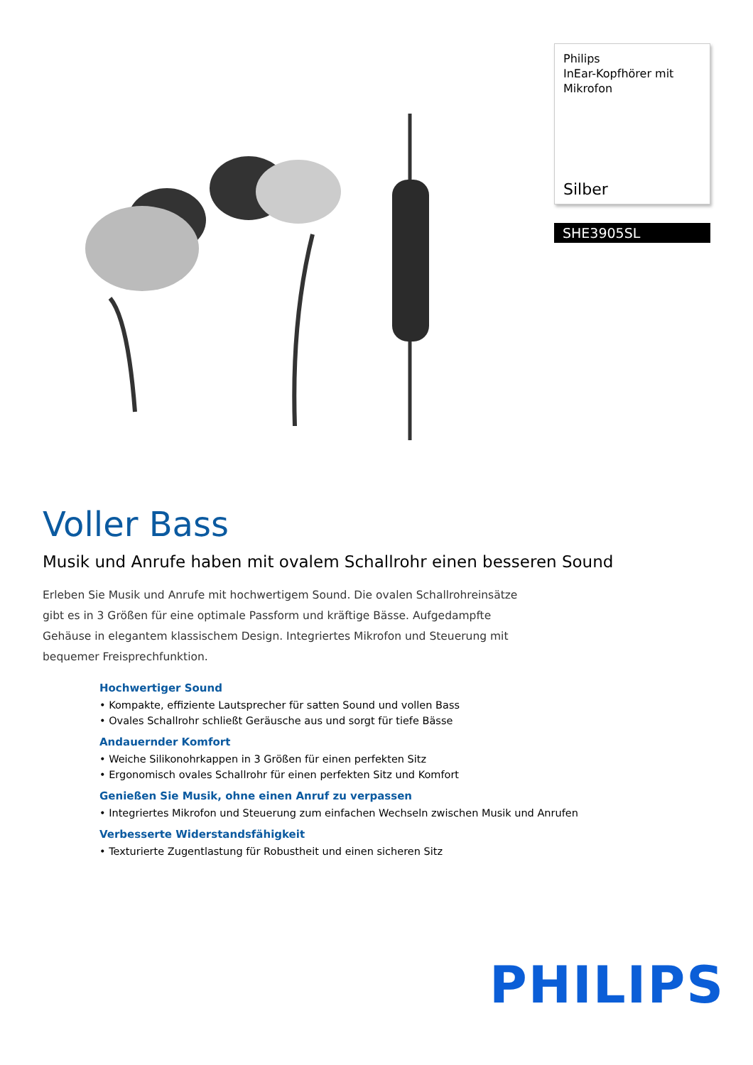Philips
InEar-Kopfhörer mit
Mikrofon
Silber
SHE3905SL
Voller Bass
Musik und Anrufe haben mit ovalem Schallrohr einen besseren Sound
Erleben Sie Musik und Anrufe mit hochwertigem Sound. Die ovalen Schallrohreinsätze gibt es in 3 Größen für eine optimale Passform und kräftige Bässe. Aufgedampfte Gehäuse in elegantem klassischem Design. Integriertes Mikrofon und Steuerung mit bequemer Freisprechfunktion.
Hochwertiger Sound
• Kompakte, effiziente Lautsprecher für satten Sound und vollen Bass
• Ovales Schallrohr schließt Geräusche aus und sorgt für tiefe Bässe
Andauernder Komfort
• Weiche Silikonohrkappen in 3 Größen für einen perfekten Sitz
• Ergonomisch ovales Schallrohr für einen perfekten Sitz und Komfort
Genießen Sie Musik, ohne einen Anruf zu verpassen
• Integriertes Mikrofon und Steuerung zum einfachen Wechseln zwischen Musik und Anrufen
Verbesserte Widerstandsfähigkeit
• Texturierte Zugentlastung für Robustheit und einen sicheren Sitz
PHILIPS